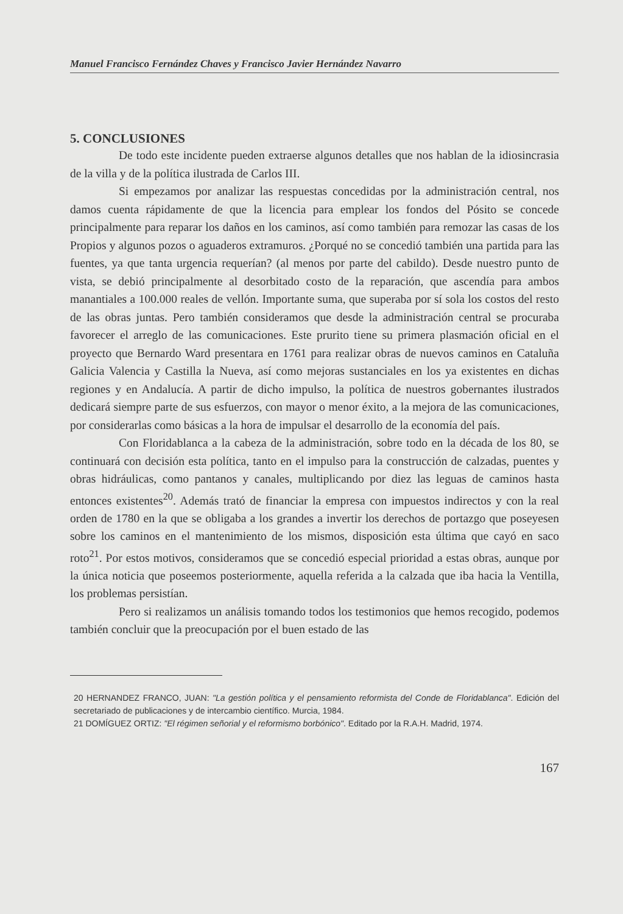Manuel Francisco Fernández Chaves y Francisco Javier Hernández Navarro
5. CONCLUSIONES
De todo este incidente pueden extraerse algunos detalles que nos hablan de la idiosincrasia de la villa y de la política ilustrada de Carlos III.
Si empezamos por analizar las respuestas concedidas por la administración central, nos damos cuenta rápidamente de que la licencia para emplear los fondos del Pósito se concede principalmente para reparar los daños en los caminos, así como también para remozar las casas de los Propios y algunos pozos o aguaderos extramuros. ¿Porqué no se concedió también una partida para las fuentes, ya que tanta urgencia requerían? (al menos por parte del cabildo). Desde nuestro punto de vista, se debió principalmente al desorbitado costo de la reparación, que ascendía para ambos manantiales a 100.000 reales de vellón. Importante suma, que superaba por sí sola los costos del resto de las obras juntas. Pero también consideramos que desde la administración central se procuraba favorecer el arreglo de las comunicaciones. Este prurito tiene su primera plasmación oficial en el proyecto que Bernardo Ward presentara en 1761 para realizar obras de nuevos caminos en Cataluña Galicia Valencia y Castilla la Nueva, así como mejoras sustanciales en los ya existentes en dichas regiones y en Andalucía. A partir de dicho impulso, la política de nuestros gobernantes ilustrados dedicará siempre parte de sus esfuerzos, con mayor o menor éxito, a la mejora de las comunicaciones, por considerarlas como básicas a la hora de impulsar el desarrollo de la economía del país.
Con Floridablanca a la cabeza de la administración, sobre todo en la década de los 80, se continuará con decisión esta política, tanto en el impulso para la construcción de calzadas, puentes y obras hidráulicas, como pantanos y canales, multiplicando por diez las leguas de caminos hasta entonces existentes<sup>20</sup>. Además trató de financiar la empresa con impuestos indirectos y con la real orden de 1780 en la que se obligaba a los grandes a invertir los derechos de portazgo que poseyesen sobre los caminos en el mantenimiento de los mismos, disposición esta última que cayó en saco roto<sup>21</sup>. Por estos motivos, consideramos que se concedió especial prioridad a estas obras, aunque por la única noticia que poseemos posteriormente, aquella referida a la calzada que iba hacia la Ventilla, los problemas persistían.
Pero si realizamos un análisis tomando todos los testimonios que hemos recogido, podemos también concluir que la preocupación por el buen estado de las
20 HERNANDEZ FRANCO, JUAN: "La gestión política y el pensamiento reformista del Conde de Floridablanca". Edición del secretariado de publicaciones y de intercambio científico. Murcia, 1984.
21 DOMÍGUEZ ORTIZ: "El régimen señorial y el reformismo borbónico". Editado por la R.A.H. Madrid, 1974.
167